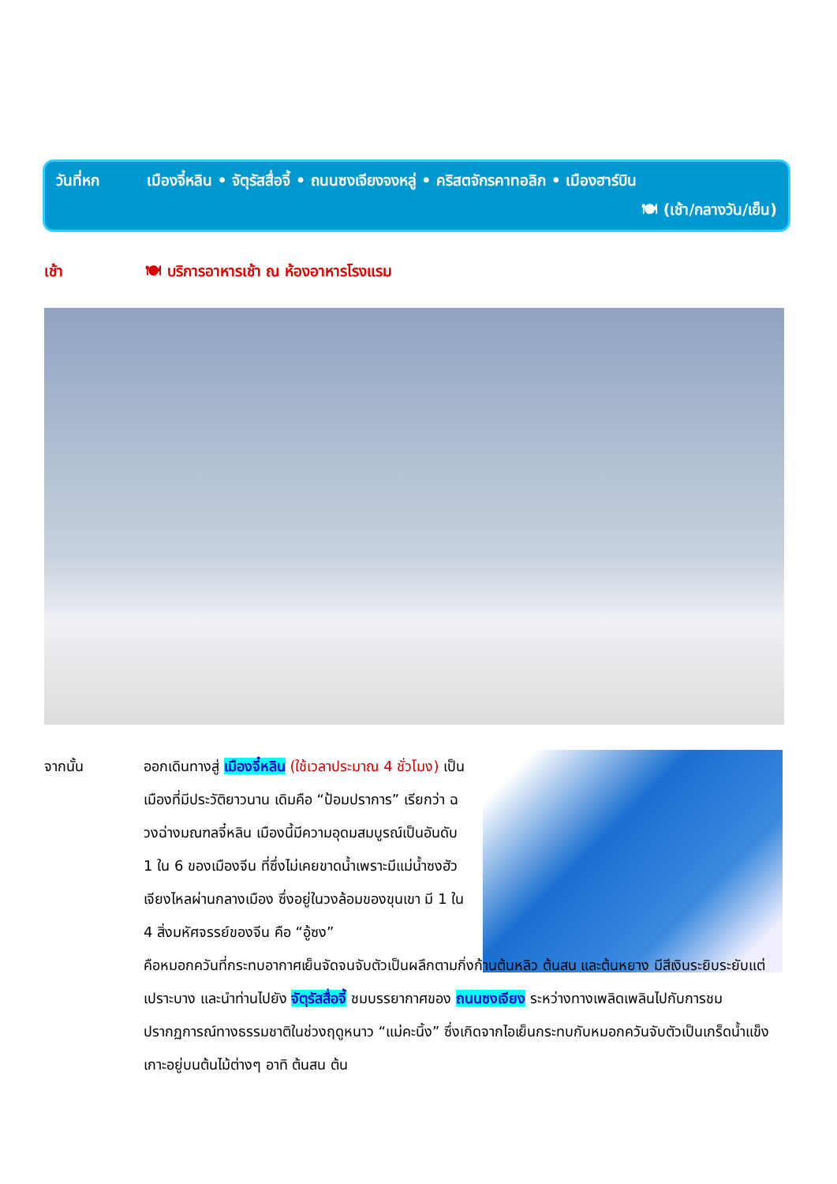วันที่หก เมืองจี๋หลิน • จัตุรัสสื่อจี้ • ถนนซงเจียงจงหลู่ • คริสตจักรคาทอลิก • เมืองฮาร์บิน
🍽 (เช้า/กลางวัน/เย็น)
เช้า 🍽 บริการอาหารเช้า ณ ห้องอาหารโรงแรม
จากนั้น ออกเดินทางสู่ เมืองจี๋หลิน (ใช้เวลาประมาณ 4 ชั่วโมง) เป็นเมืองที่มีประวัติยาวนาน เดิมคือ “ป้อมปราการ” เรียกว่า ฉวงฉ่างมณฑลจี๋หลิน เมืองนี้มีความอุดมสมบูรณ์เป็นอันดับ 1 ใน 6 ของเมืองจีน ที่ซึ่งไม่เคยขาดน้ำเพราะมีแม่น้ำซงฮัวเจียงไหลผ่านกลางเมือง ซึ่งอยู่ในวงล้อมของขุนเขา มี 1 ใน 4 สิ่งมหัศจรรย์ของจีน คือ “อู้ซง”
คือหมอกควันที่กระทบอากาศเย็นจัดจนจับตัวเป็นผลึกตามกิ่งก้านต้นหลิว ต้นสน และต้นหยาง มีสีเงินระยิบระยับแต่เปราะบาง และนำท่านไปยัง จัตุรัสสื่อจี้ ชมบรรยากาศของ ถนนซงเจียง ระหว่างทางเพลิดเพลินไปกับการชมปรากฏการณ์ทางธรรมชาติในช่วงฤดูหนาว “แม่คะนิ้ง” ซึ่งเกิดจากไอเย็นกระทบกับหมอกควันจับตัวเป็นเกร็ดน้ำแข็ง เกาะอยู่บนต้นไม้ต่างๆ อาทิ ต้นสน ต้น